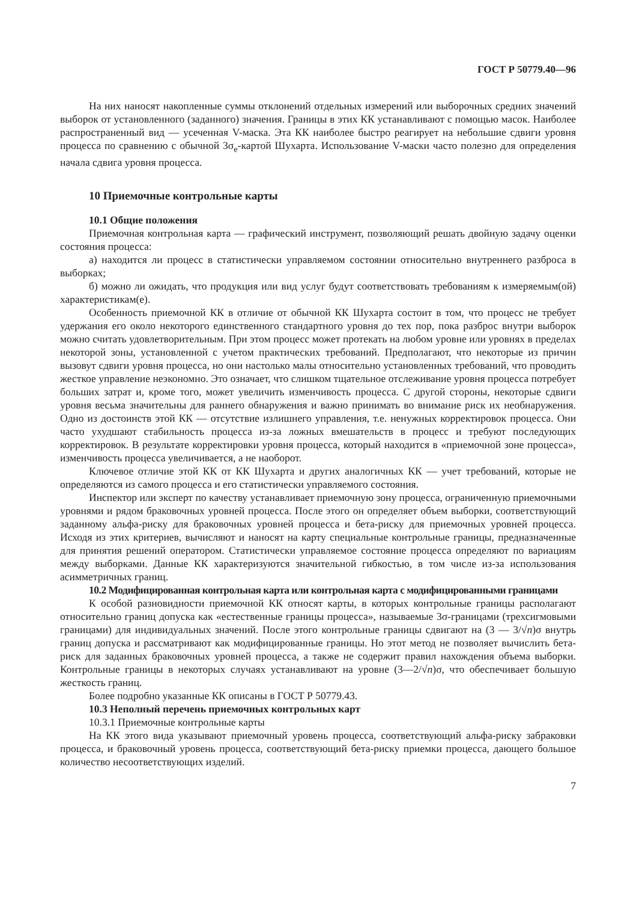ГОСТ Р 50779.40—96
На них наносят накопленные суммы отклонений отдельных измерений или выборочных средних значений выборок от установленного (заданного) значения. Границы в этих КК устанавливают с помощью масок. Наиболее распространенный вид — усеченная V-маска. Эта КК наиболее быстро реагирует на небольшие сдвиги уровня процесса по сравнению с обычной 3σ<sub>e</sub>-картой Шухарта. Использование V-маски часто полезно для определения начала сдвига уровня процесса.
10 Приемочные контрольные карты
10.1 Общие положения
Приемочная контрольная карта — графический инструмент, позволяющий решать двойную задачу оценки состояния процесса:
а) находится ли процесс в статистически управляемом состоянии относительно внутреннего разброса в выборках;
б) можно ли ожидать, что продукция или вид услуг будут соответствовать требованиям к измеряемым(ой) характеристикам(е).
Особенность приемочной КК в отличие от обычной КК Шухарта состоит в том, что процесс не требует удержания его около некоторого единственного стандартного уровня до тех пор, пока разброс внутри выборок можно считать удовлетворительным. При этом процесс может протекать на любом уровне или уровнях в пределах некоторой зоны, установленной с учетом практических требований. Предполагают, что некоторые из причин вызовут сдвиги уровня процесса, но они настолько малы относительно установленных требований, что проводить жесткое управление неэкономно. Это означает, что слишком тщательное отслеживание уровня процесса потребует больших затрат и, кроме того, может увеличить изменчивость процесса. С другой стороны, некоторые сдвиги уровня весьма значительны для раннего обнаружения и важно принимать во внимание риск их необнаружения. Одно из достоинств этой КК — отсутствие излишнего управления, т.е. ненужных корректировок процесса. Они часто ухудшают стабильность процесса из-за ложных вмешательств в процесс и требуют последующих корректировок. В результате корректировки уровня процесса, который находится в «приемочной зоне процесса», изменчивость процесса увеличивается, а не наоборот.
Ключевое отличие этой КК от КК Шухарта и других аналогичных КК — учет требований, которые не определяются из самого процесса и его статистически управляемого состояния.
Инспектор или эксперт по качеству устанавливает приемочную зону процесса, ограниченную приемочными уровнями и рядом браковочных уровней процесса. После этого он определяет объем выборки, соответствующий заданному альфа-риску для браковочных уровней процесса и бета-риску для приемочных уровней процесса. Исходя из этих критериев, вычисляют и наносят на карту специальные контрольные границы, предназначенные для принятия решений оператором. Статистически управляемое состояние процесса определяют по вариациям между выборками. Данные КК характеризуются значительной гибкостью, в том числе из-за использования асимметричных границ.
10.2 Модифицированная контрольная карта или контрольная карта с модифицированными границами
К особой разновидности приемочной КК относят карты, в которых контрольные границы располагают относительно границ допуска как «естественные границы процесса», называемые 3σ-границами (трехсигмовыми границами) для индивидуальных значений. После этого контрольные границы сдвигают на (3 — 3/√n)σ внутрь границ допуска и рассматривают как модифицированные границы. Но этот метод не позволяет вычислить бета-риск для заданных браковочных уровней процесса, а также не содержит правил нахождения объема выборки. Контрольные границы в некоторых случаях устанавливают на уровне (3—2/√n)σ, что обеспечивает большую жесткость границ.
Более подробно указанные КК описаны в ГОСТ Р 50779.43.
10.3 Неполный перечень приемочных контрольных карт
10.3.1 Приемочные контрольные карты
На КК этого вида указывают приемочный уровень процесса, соответствующий альфа-риску забраковки процесса, и браковочный уровень процесса, соответствующий бета-риску приемки процесса, дающего большое количество несоответствующих изделий.
7